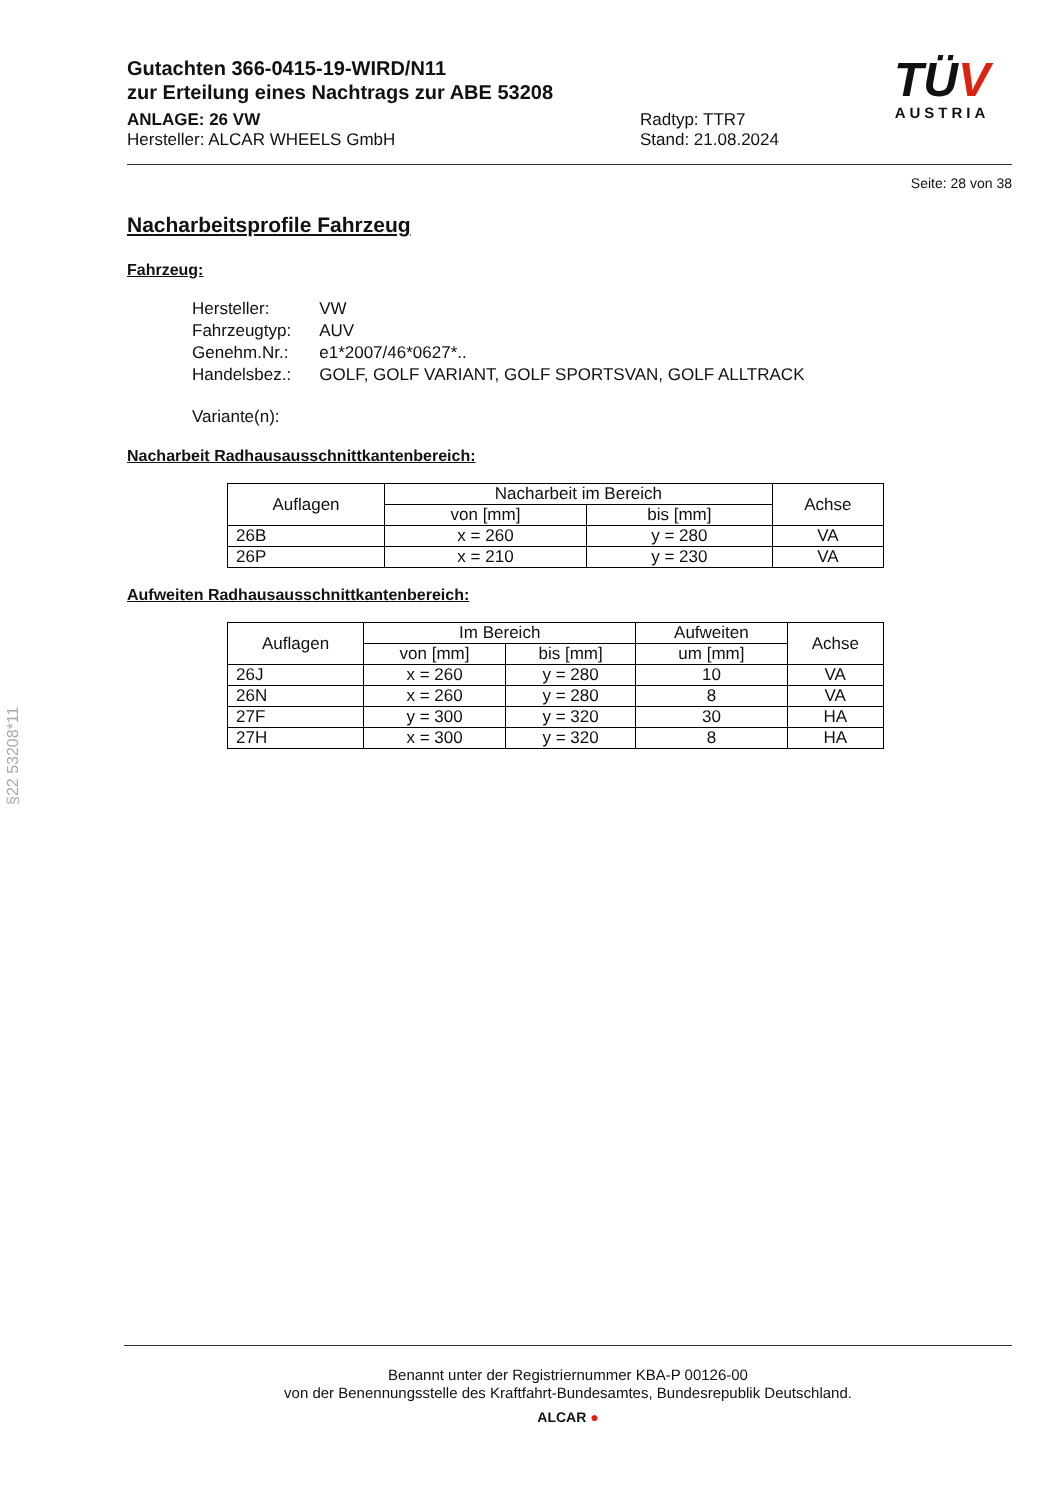Gutachten 366-0415-19-WIRD/N11
zur Erteilung eines Nachtrags zur ABE 53208
ANLAGE: 26 VW
Hersteller: ALCAR WHEELS GmbH
Radtyp: TTR7
Stand: 21.08.2024
TÜV
AUSTRIA
Seite: 28 von 38
Nacharbeitsprofile Fahrzeug
Fahrzeug:
| Hersteller: | VW |
| Fahrzeugtyp: | AUV |
| Genehm.Nr.: | e1*2007/46*0627*.. |
| Handelsbez.: | GOLF, GOLF VARIANT, GOLF SPORTSVAN, GOLF ALLTRACK |
| Variante(n): | |
Nacharbeit Radhausausschnittkantenbereich:
| Auflagen | Nacharbeit im Bereich | | Achse |
| --- | --- | --- | --- |
| | von [mm] | bis [mm] | |
| 26B | x = 260 | y = 280 | VA |
| 26P | x = 210 | y = 230 | VA |
Aufweiten Radhausausschnittkantenbereich:
| Auflagen | Im Bereich | | Aufweiten | Achse |
| --- | --- | --- | --- | --- |
| | von [mm] | bis [mm] | um [mm] | |
| 26J | x = 260 | y = 280 | 10 | VA |
| 26N | x = 260 | y = 280 | 8 | VA |
| 27F | y = 300 | y = 320 | 30 | HA |
| 27H | x = 300 | y = 320 | 8 | HA |
§22 53208*11
Benannt unter der Registriernummer KBA-P 00126-00
von der Benennungsstelle des Kraftfahrt-Bundesamtes, Bundesrepublik Deutschland.
ALCAR ●